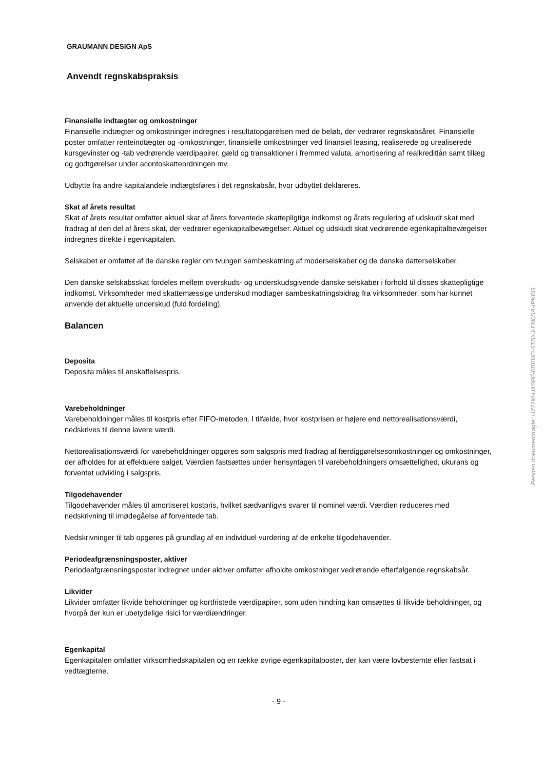GRAUMANN DESIGN ApS
Anvendt regnskabspraksis
Finansielle indtægter og omkostninger
Finansielle indtægter og omkostninger indregnes i resultatopgørelsen med de beløb, der vedrører regnskabsåret. Finansielle poster omfatter renteindtægter og -omkostninger, finansielle omkostninger ved finansiel leasing, realiserede og urealiserede kursgevinster og -tab vedrørende værdipapirer, gæld og transaktioner i fremmed valuta, amortisering af realkreditlån samt tillæg og godtgørelser under acontoskatteordningen mv.
Udbytte fra andre kapitalandele indtægtsføres i det regnskabsår, hvor udbyttet deklareres.
Skat af årets resultat
Skat af årets resultat omfatter aktuel skat af årets forventede skattepligtige indkomst og årets regulering af udskudt skat med fradrag af den del af årets skat, der vedrører egenkapitalbevægelser. Aktuel og udskudt skat vedrørende egenkapitalbevægelser indregnes direkte i egenkapitalen.
Selskabet er omfattet af de danske regler om tvungen sambeskatning af moderselskabet og de danske datterselskaber.
Den danske selskabsskat fordeles mellem overskuds- og underskudsgivende danske selskaber i forhold til disses skattepligtige indkomst. Virksomheder med skattemæssige underskud modtager sambeskatningsbidrag fra virksomheder, som har kunnet anvende det aktuelle underskud (fuld fordeling).
Balancen
Deposita
Deposita måles til anskaffelsespris.
Varebeholdninger
Varebeholdninger måles til kostpris efter FIFO-metoden. I tilfælde, hvor kostprisen er højere end nettorealisationsværdi, nedskrives til denne lavere værdi.
Nettorealisationsværdi for varebeholdninger opgøres som salgspris med fradrag af færdiggørelsesomkostninger og omkostninger, der afholdes for at effektuere salget. Værdien fastsættes under hensyntagen til varebeholdningers omsættelighed, ukurans og forventet udvikling i salgspris.
Tilgodehavender
Tilgodehavender måles til amortiseret kostpris, hvilket sædvanligvis svarer til nominel værdi. Værdien reduceres med nedskrivning til imødegåelse af forventede tab.
Nedskrivninger til tab opgøres på grundlag af en individuel vurdering af de enkelte tilgodehavender.
Periodeafgrænsningsposter, aktiver
Periodeafgrænsningsposter indregnet under aktiver omfatter afholdte omkostninger vedrørende efterfølgende regnskabsår.
Likvider
Likvider omfatter likvide beholdninger og kortfristede værdipapirer, som uden hindring kan omsættes til likvide beholdninger, og hvorpå der kun er ubetydelige risici for værdiændringer.
Egenkapital
Egenkapitalen omfatter virksomhedskapitalen og en række øvrige egenkapitalposter, der kan være lovbestemte eller fastsat i vedtægterne.
- 9 -
Penneo dokumentnøgle: U721M-UX6PB-0BBW3-5TSXJ-EN0SA-IPKBG